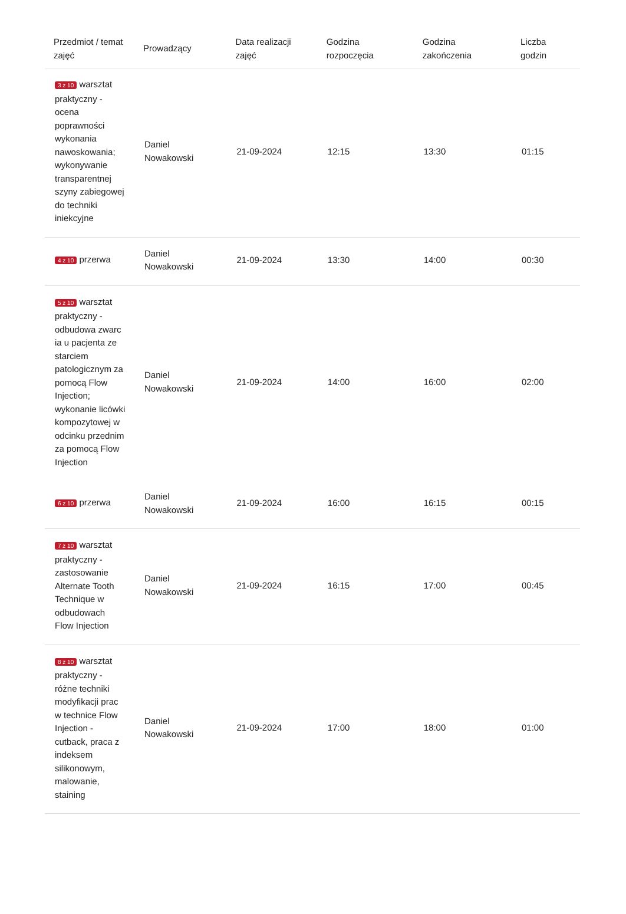| Przedmiot / temat zajęć | Prowadzący | Data realizacji zajęć | Godzina rozpoczęcia | Godzina zakończenia | Liczba godzin |
| --- | --- | --- | --- | --- | --- |
| 3 z 10 warsztat praktyczny - ocena poprawności wykonania nawoskowania; wykonywanie transparentnej szyny zabiegowej do techniki iniekcyjne | Daniel Nowakowski | 21-09-2024 | 12:15 | 13:30 | 01:15 |
| 4 z 10 przerwa | Daniel Nowakowski | 21-09-2024 | 13:30 | 14:00 | 00:30 |
| 5 z 10 warsztat praktyczny - odbudowa zwarc ia u pacjenta ze starciem patologicznym za pomocą Flow Injection; wykonanie licówki kompozytowej w odcinku przednim za pomocą Flow Injection | Daniel Nowakowski | 21-09-2024 | 14:00 | 16:00 | 02:00 |
| 6 z 10 przerwa | Daniel Nowakowski | 21-09-2024 | 16:00 | 16:15 | 00:15 |
| 7 z 10 warsztat praktyczny - zastosowanie Alternate Tooth Technique w odbudowach Flow Injection | Daniel Nowakowski | 21-09-2024 | 16:15 | 17:00 | 00:45 |
| 8 z 10 warsztat praktyczny - różne techniki modyfikacji prac w technice Flow Injection - cutback, praca z indeksem silikonowym, malowanie, staining | Daniel Nowakowski | 21-09-2024 | 17:00 | 18:00 | 01:00 |